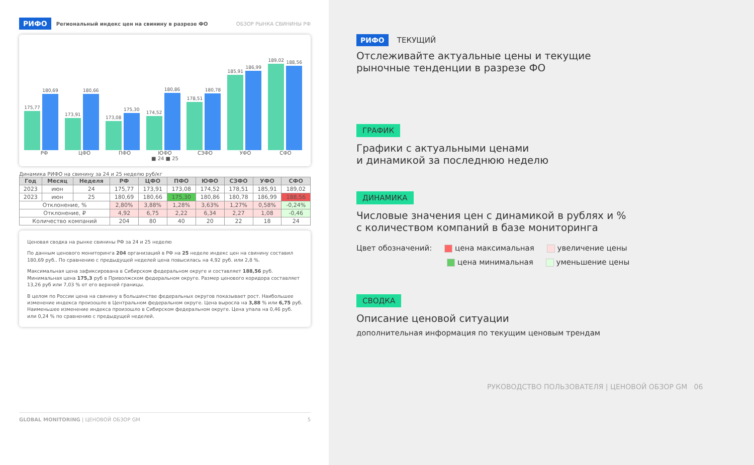РИФО Региональный индекс цен на свинину в разрезе ФО ОБЗОР РЫНКА СВИНИНЫ РФ
175,77
180,69
173,91
180,66
173,08
175,30
174,52
180,86
178,51
180,78
185,91
186,99
189,02
188,56
РФ ЦФО ПФО ЮФО СЗФО УФО СФО
■ 24 ■ 25
Динамика РИФО на свинину за 24 и 25 неделю руб/кг
| Год | Месяц | Неделя | РФ | ЦФО | ПФО | ЮФО | СЗФО | УФО | СФО |
| --- | --- | --- | --- | --- | --- | --- | --- | --- | --- |
| 2023 | июн | 24 | 175,77 | 173,91 | 173,08 | 174,52 | 178,51 | 185,91 | 189,02 |
| 2023 | июн | 25 | 180,69 | 180,66 | 175,30 | 180,86 | 180,78 | 186,99 | 188,56 |
| Отклонение, % | | | 2,80% | 3,88% | 1,28% | 3,63% | 1,27% | 0,58% | -0,24% |
| Отклонение, ₽ | | | 4,92 | 6,75 | 2,22 | 6,34 | 2,27 | 1,08 | -0,46 |
| Количество компаний | | | 204 | 80 | 40 | 20 | 22 | 18 | 24 |
Ценовая сводка на рынке свинины РФ за 24 и 25 неделю
По данным ценового мониторинга 204 организаций в РФ на 25 неделе индекс цен на свинину составил 180,69 руб.. По сравнению с предыдущей неделей цена повысилась на 4,92 руб. или 2,8 %.
Максимальная цена зафиксирована в Сибирском федеральном округе и составляет 188,56 руб. Минимальная цена 175,3 руб в Приволжском федеральном округе. Размер ценового коридора составляет 13,26 руб или 7,03 % от его верхней границы.
В целом по России цена на свинину в большинстве федеральных округов показывает рост. Наибольшее изменение индекса произошло в Центральном федеральном округе. Цена выросла на 3,88 % или 6,75 руб. Наименьшее изменение индекса произошло в Сибирском федеральном округе. Цена упала на 0,46 руб. или 0,24 % по сравнению с предыдущей неделей.
GLOBAL MONITORING | ЦЕНОВОЙ ОБЗОР GM 5
РИФО ТЕКУЩИЙ
Отслеживайте актуальные цены и текущие
рыночные тенденции в разрезе ФО
ГРАФИК
Графики с актуальными ценами
и динамикой за последнюю неделю
ДИНАМИКА
Числовые значения цен с динамикой в рублях и %
с количеством компаний в базе мониторинга
Цвет обозначений: цена максимальная увеличение цены
цена минимальная уменьшение цены
СВОДКА
Описание ценовой ситуации
дополнительная информация по текущим ценовым трендам
РУКОВОДСТВО ПОЛЬЗОВАТЕЛЯ | ЦЕНОВОЙ ОБЗОР GM 06